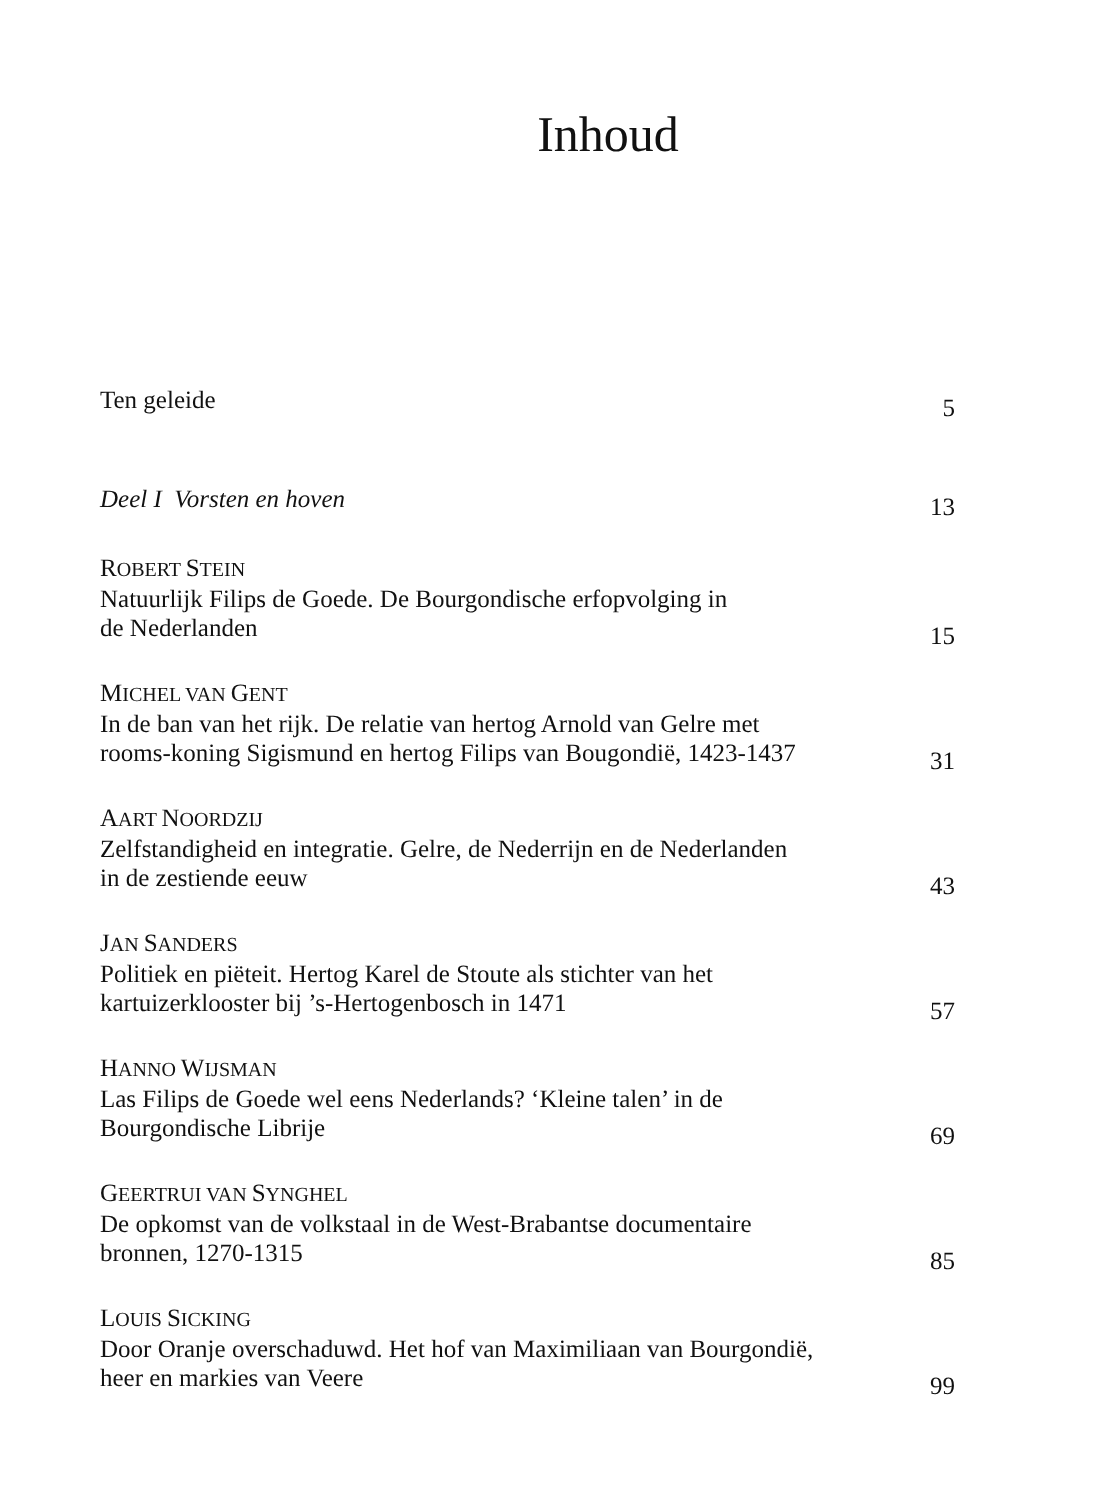Inhoud
Ten geleide
5
Deel I Vorsten en hoven
13
ROBERT STEIN
Natuurlijk Filips de Goede. De Bourgondische erfopvolging in
de Nederlanden
15
MICHEL VAN GENT
In de ban van het rijk. De relatie van hertog Arnold van Gelre met
rooms-koning Sigismund en hertog Filips van Bougondië, 1423-1437
31
AART NOORDZIJ
Zelfstandigheid en integratie. Gelre, de Nederrijn en de Nederlanden
in de zestiende eeuw
43
JAN SANDERS
Politiek en piëteit. Hertog Karel de Stoute als stichter van het
kartuizerklooster bij ’s-Hertogenbosch in 1471
57
HANNO WIJSMAN
Las Filips de Goede wel eens Nederlands? ‘Kleine talen’ in de
Bourgondische Librije
69
GEERTRUI VAN SYNGHEL
De opkomst van de volkstaal in de West-Brabantse documentaire
bronnen, 1270-1315
85
LOUIS SICKING
Door Oranje overschaduwd. Het hof van Maximiliaan van Bourgondië,
heer en markies van Veere
99